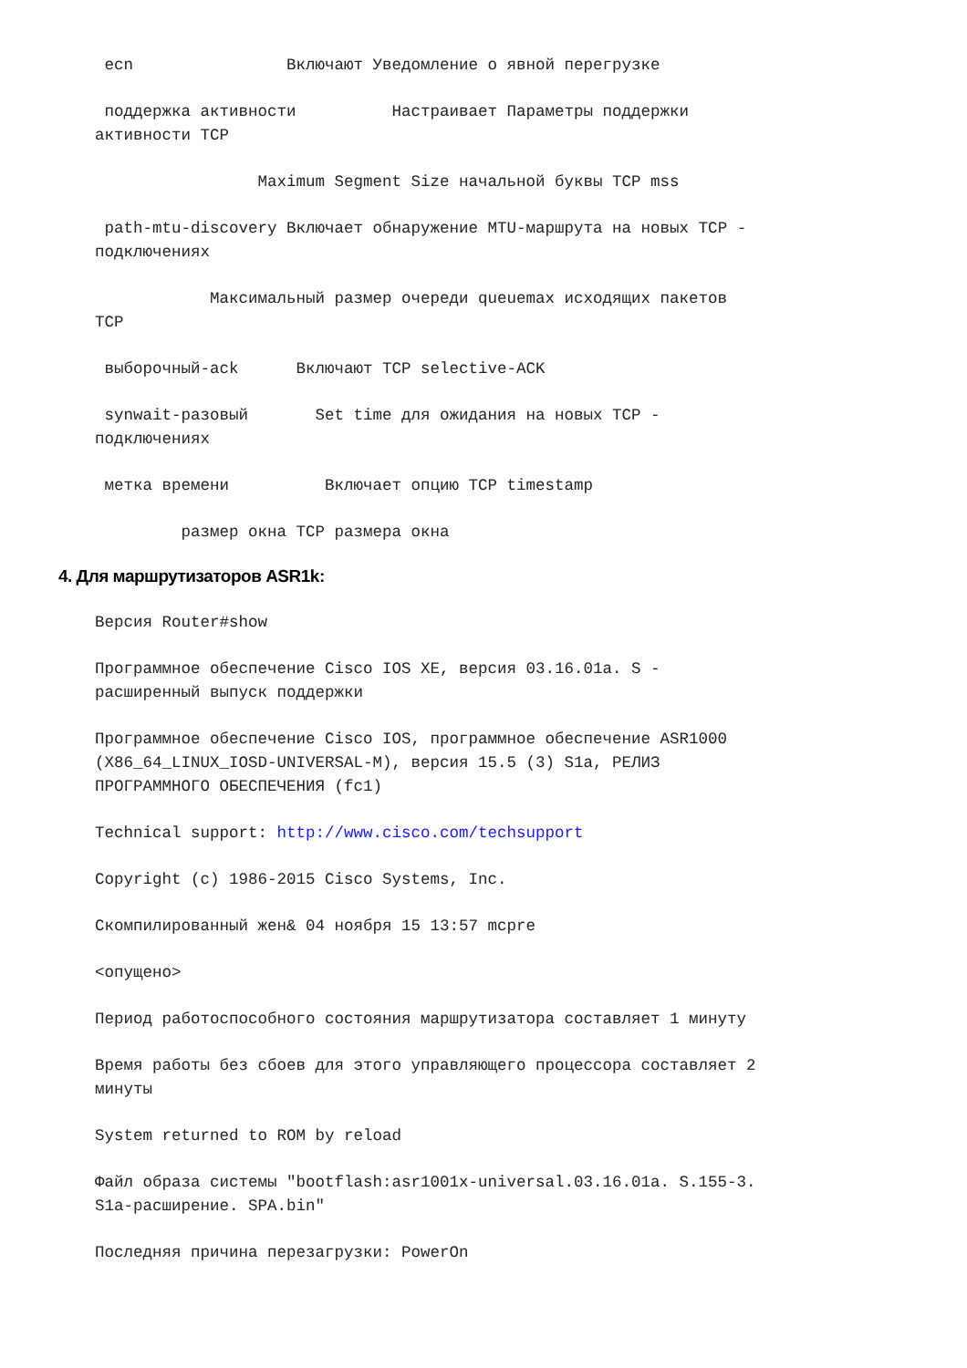ecn Включают Уведомление о явной перегрузке
поддержка активности Настраивает Параметры поддержки активности TCP
Maximum Segment Size начальной буквы TCP mss
path-mtu-discovery Включает обнаружение MTU-маршрута на новых TCP - подключениях
Максимальный размер очереди queuemax исходящих пакетов TCP
выборочный-ack Включают TCP selective-ACK
synwait-разовый Set time для ожидания на новых TCP - подключениях
метка времени Включает опцию TCP timestamp
размер окна TCP размера окна
4. Для маршрутизаторов ASR1k:
Версия Router#show
Программное обеспечение Cisco IOS XE, версия 03.16.01a. S - расширенный выпуск поддержки
Программное обеспечение Cisco IOS, программное обеспечение ASR1000 (X86_64_LINUX_IOSD-UNIVERSAL-M), версия 15.5 (3) S1a, РЕЛИЗ ПРОГРАММНОГО ОБЕСПЕЧЕНИЯ (fc1)
Technical support: http://www.cisco.com/techsupport
Copyright (c) 1986-2015 Cisco Systems, Inc.
Скомпилированный жен& 04 ноября 15 13:57 mcpre
<опущено>
Период работоспособного состояния маршрутизатора составляет 1 минуту
Время работы без сбоев для этого управляющего процессора составляет 2 минуты
System returned to ROM by reload
Файл образа системы "bootflash:asr1001x-universal.03.16.01a. S.155-3. S1a-расширение. SPA.bin"
Последняя причина перезагрузки: PowerOn